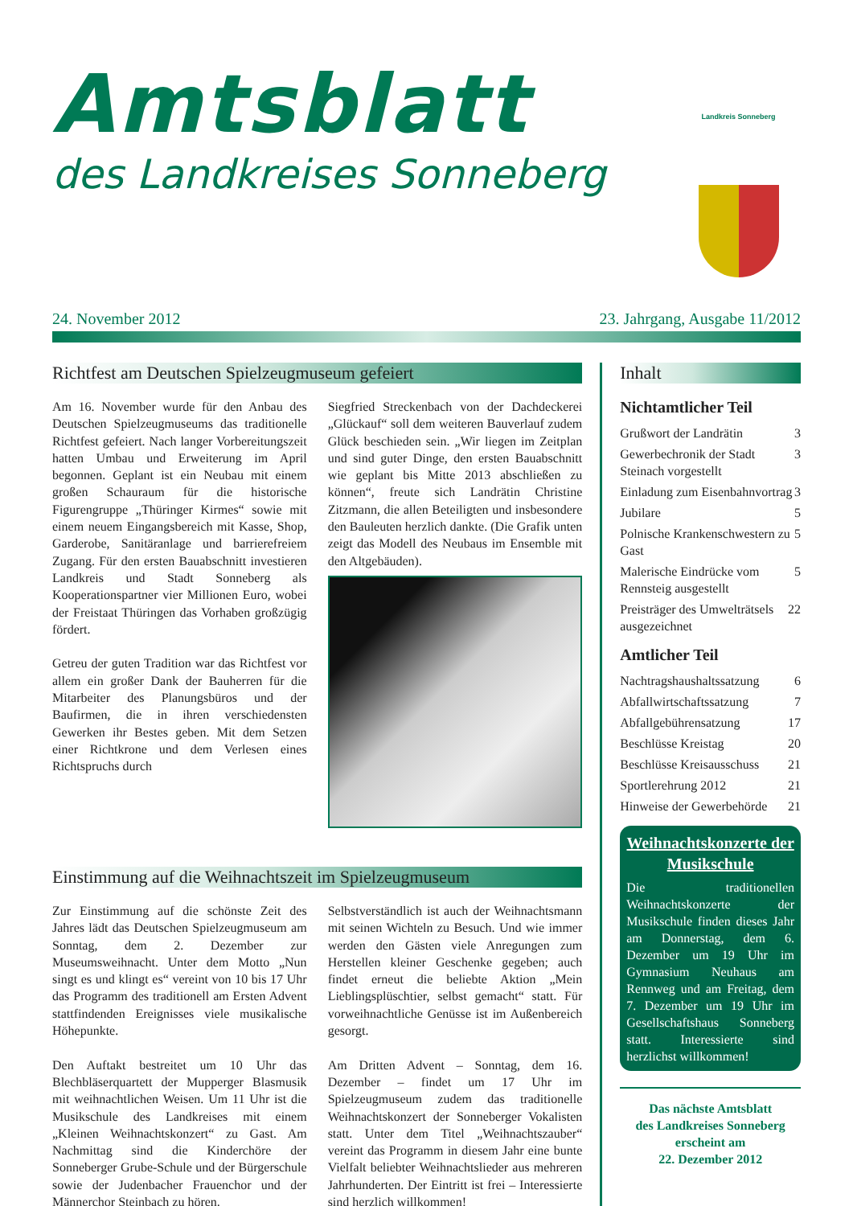Amtsblatt
des Landkreises Sonneberg
Landkreis Sonneberg
24. November 2012 23. Jahrgang, Ausgabe 11/2012
Richtfest am Deutschen Spielzeugmuseum gefeiert
Am 16. November wurde für den Anbau des Deutschen Spielzeugmuseums das traditionelle Richtfest gefeiert. Nach langer Vorbereitungszeit hatten Umbau und Erweiterung im April begonnen. Geplant ist ein Neubau mit einem großen Schauraum für die historische Figurengruppe „Thüringer Kirmes“ sowie mit einem neuem Eingangsbereich mit Kasse, Shop, Garderobe, Sanitäranlage und barrierefreiem Zugang. Für den ersten Bauabschnitt investieren Landkreis und Stadt Sonneberg als Kooperationspartner vier Millionen Euro, wobei der Freistaat Thüringen das Vorhaben großzügig fördert.
Getreu der guten Tradition war das Richtfest vor allem ein großer Dank der Bauherren für die Mitarbeiter des Planungsbüros und der Baufirmen, die in ihren verschiedensten Gewerken ihr Bestes geben. Mit dem Setzen einer Richtkrone und dem Verlesen eines Richtspruchs durch
Siegfried Streckenbach von der Dachdeckerei „Glückauf“ soll dem weiteren Bauverlauf zudem Glück beschieden sein. „Wir liegen im Zeitplan und sind guter Dinge, den ersten Bauabschnitt wie geplant bis Mitte 2013 abschließen zu können“, freute sich Landrätin Christine Zitzmann, die allen Beteiligten und insbesondere den Bauleuten herzlich dankte. (Die Grafik unten zeigt das Modell des Neubaus im Ensemble mit den Altgebäuden).
Einstimmung auf die Weihnachtszeit im Spielzeugmuseum
Zur Einstimmung auf die schönste Zeit des Jahres lädt das Deutschen Spielzeugmuseum am Sonntag, dem 2. Dezember zur Museumsweihnacht. Unter dem Motto „Nun singt es und klingt es“ vereint von 10 bis 17 Uhr das Programm des traditionell am Ersten Advent stattfindenden Ereignisses viele musikalische Höhepunkte.
Den Auftakt bestreitet um 10 Uhr das Blechbläserquartett der Mupperger Blasmusik mit weihnachtlichen Weisen. Um 11 Uhr ist die Musikschule des Landkreises mit einem „Kleinen Weihnachtskonzert“ zu Gast. Am Nachmittag sind die Kinderchöre der Sonneberger Grube-Schule und der Bürgerschule sowie der Judenbacher Frauenchor und der Männerchor Steinbach zu hören.
Selbstverständlich ist auch der Weihnachtsmann mit seinen Wichteln zu Besuch. Und wie immer werden den Gästen viele Anregungen zum Herstellen kleiner Geschenke gegeben; auch findet erneut die beliebte Aktion „Mein Lieblingsplüschtier, selbst gemacht“ statt. Für vorweihnachtliche Genüsse ist im Außenbereich gesorgt.
Am Dritten Advent – Sonntag, dem 16. Dezember – findet um 17 Uhr im Spielzeugmuseum zudem das traditionelle Weihnachtskonzert der Sonneberger Vokalisten statt. Unter dem Titel „Weihnachtszauber“ vereint das Programm in diesem Jahr eine bunte Vielfalt beliebter Weihnachtslieder aus mehreren Jahrhunderten. Der Eintritt ist frei – Interessierte sind herzlich willkommen!
Inhalt
Nichtamtlicher Teil
Grußwort der Landrätin 3
Gewerbechronik der Stadt Steinach vorgestellt 3
Einladung zum Eisenbahnvortrag 3
Jubilare 5
Polnische Krankenschwestern zu Gast 5
Malerische Eindrücke vom Rennsteig ausgestellt 5
Preisträger des Umwelträtsels ausgezeichnet 22
Amtlicher Teil
Nachtragshaushaltssatzung 6
Abfallwirtschaftssatzung 7
Abfallgebührensatzung 17
Beschlüsse Kreistag 20
Beschlüsse Kreisausschuss 21
Sportlerehrung 2012 21
Hinweise der Gewerbehörde 21
Weihnachtskonzerte der Musikschule
Die traditionellen Weihnachtskonzerte der Musikschule finden dieses Jahr am Donnerstag, dem 6. Dezember um 19 Uhr im Gymnasium Neuhaus am Rennweg und am Freitag, dem 7. Dezember um 19 Uhr im Gesellschaftshaus Sonneberg statt. Interessierte sind herzlichst willkommen!
Das nächste Amtsblatt
des Landkreises Sonneberg
erscheint am
22. Dezember 2012